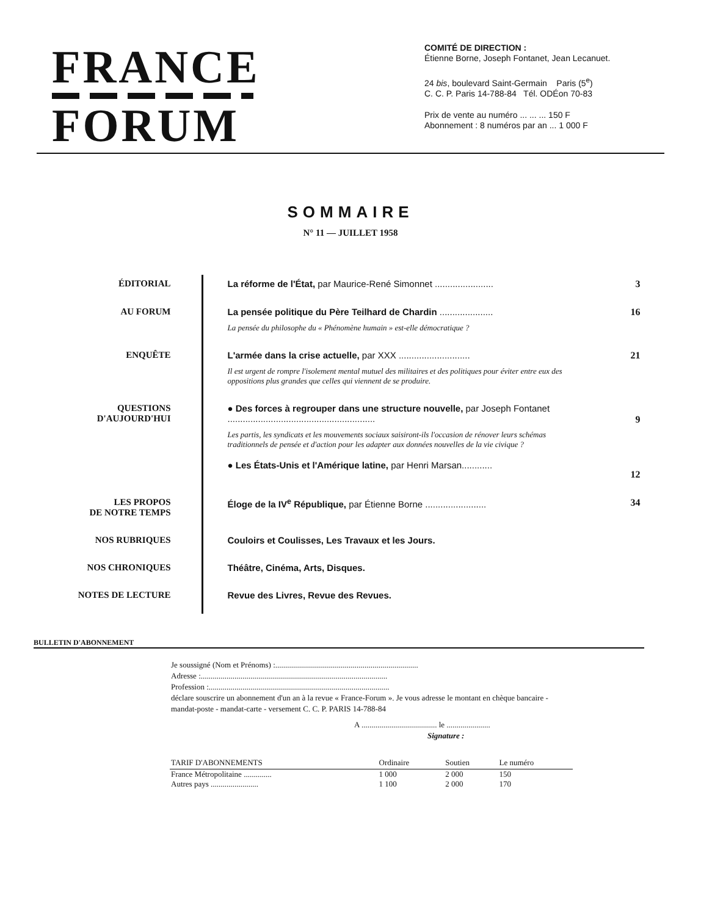FRANCE
FORUM
COMITÉ DE DIRECTION :
Étienne Borne, Joseph Fontanet, Jean Lecanuet.
24 bis, boulevard Saint-Germain Paris (5<sup>e</sup>)
C. C. P. Paris 14-788-84 Tél. ODÉon 70-83
Prix de vente au numéro ... ... ... 150 F
Abonnement : 8 numéros par an ... 1 000 F
SOMMAIRE
N° 11 — JUILLET 1958
| ÉDITORIAL | La réforme de l'État, par Maurice-René Simonnet ....................... | 3 |
| AU FORUM | La pensée politique du Père Teilhard de Chardin ..................... La pensée du philosophe du « Phénomène humain » est-elle démocratique ? | 16 |
| ENQUÊTE | L'armée dans la crise actuelle, par XXX ............................ Il est urgent de rompre l'isolement mental mutuel des militaires et des politiques pour éviter entre eux des oppositions plus grandes que celles qui viennent de se produire. | 21 |
| QUESTIONS D'AUJOURD'HUI | ● Des forces à regrouper dans une structure nouvelle, par Joseph Fontanet .......................................................... Les partis, les syndicats et les mouvements sociaux saisiront-ils l'occasion de rénover leurs schémas traditionnels de pensée et d'action pour les adapter aux données nouvelles de la vie civique ? ● Les États-Unis et l'Amérique latine, par Henri Marsan............ | 9 12 |
| LES PROPOS DE NOTRE TEMPS | Éloge de la IV<sup>e</sup> République, par Étienne Borne ........................ | 34 |
| NOS RUBRIQUES | Couloirs et Coulisses, Les Travaux et les Jours. | |
| NOS CHRONIQUES | Théâtre, Cinéma, Arts, Disques. | |
| NOTES DE LECTURE | Revue des Livres, Revue des Revues. | |
BULLETIN D'ABONNEMENT
Je soussigné (Nom et Prénoms) :........................................................................
Adresse :..............................................................................................
Profession :...........................................................................................
déclare souscrire un abonnement d'un an à la revue « France-Forum ». Je vous adresse le montant en chèque bancaire - mandat-poste - mandat-carte - versement C. C. P. PARIS 14-788-84
A ...................................... le ......................
Signature :
| TARIF D'ABONNEMENTS | Ordinaire | Soutien | Le numéro |
| --- | --- | --- | --- |
| France Métropolitaine .............. | 1 000 | 2 000 | 150 |
| Autres pays ........................ | 1 100 | 2 000 | 170 |